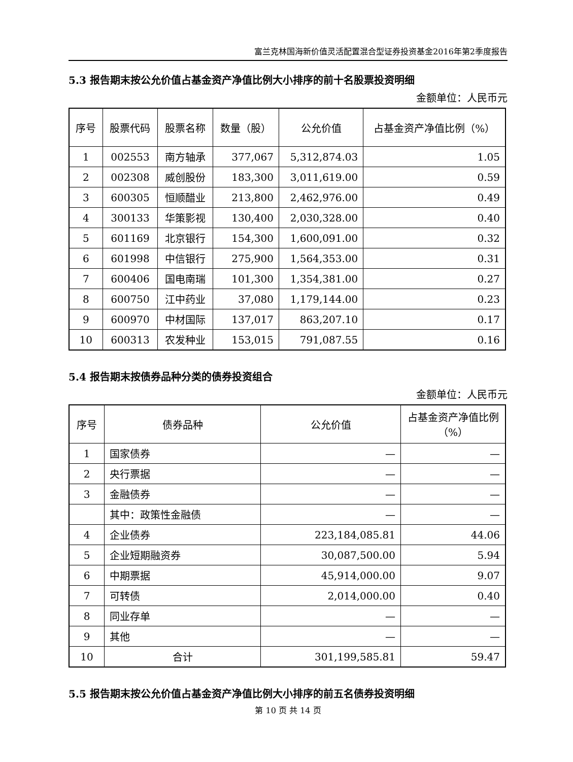富兰克林国海新价值灵活配置混合型证券投资基金2016年第2季度报告
5.3 报告期末按公允价值占基金资产净值比例大小排序的前十名股票投资明细
金额单位：人民币元
| 序号 | 股票代码 | 股票名称 | 数量（股） | 公允价值 | 占基金资产净值比例（%） |
| --- | --- | --- | --- | --- | --- |
| 1 | 002553 | 南方轴承 | 377,067 | 5,312,874.03 | 1.05 |
| 2 | 002308 | 威创股份 | 183,300 | 3,011,619.00 | 0.59 |
| 3 | 600305 | 恒顺醋业 | 213,800 | 2,462,976.00 | 0.49 |
| 4 | 300133 | 华策影视 | 130,400 | 2,030,328.00 | 0.40 |
| 5 | 601169 | 北京银行 | 154,300 | 1,600,091.00 | 0.32 |
| 6 | 601998 | 中信银行 | 275,900 | 1,564,353.00 | 0.31 |
| 7 | 600406 | 国电南瑞 | 101,300 | 1,354,381.00 | 0.27 |
| 8 | 600750 | 江中药业 | 37,080 | 1,179,144.00 | 0.23 |
| 9 | 600970 | 中材国际 | 137,017 | 863,207.10 | 0.17 |
| 10 | 600313 | 农发种业 | 153,015 | 791,087.55 | 0.16 |
5.4 报告期末按债券品种分类的债券投资组合
金额单位：人民币元
| 序号 | 债券品种 | 公允价值 | 占基金资产净值比例（%） |
| --- | --- | --- | --- |
| 1 | 国家债券 | — | — |
| 2 | 央行票据 | — | — |
| 3 | 金融债券 | — | — |
| | 其中：政策性金融债 | — | — |
| 4 | 企业债券 | 223,184,085.81 | 44.06 |
| 5 | 企业短期融资券 | 30,087,500.00 | 5.94 |
| 6 | 中期票据 | 45,914,000.00 | 9.07 |
| 7 | 可转债 | 2,014,000.00 | 0.40 |
| 8 | 同业存单 | — | — |
| 9 | 其他 | — | — |
| 10 | 合计 | 301,199,585.81 | 59.47 |
5.5 报告期末按公允价值占基金资产净值比例大小排序的前五名债券投资明细
第 10 页 共 14 页